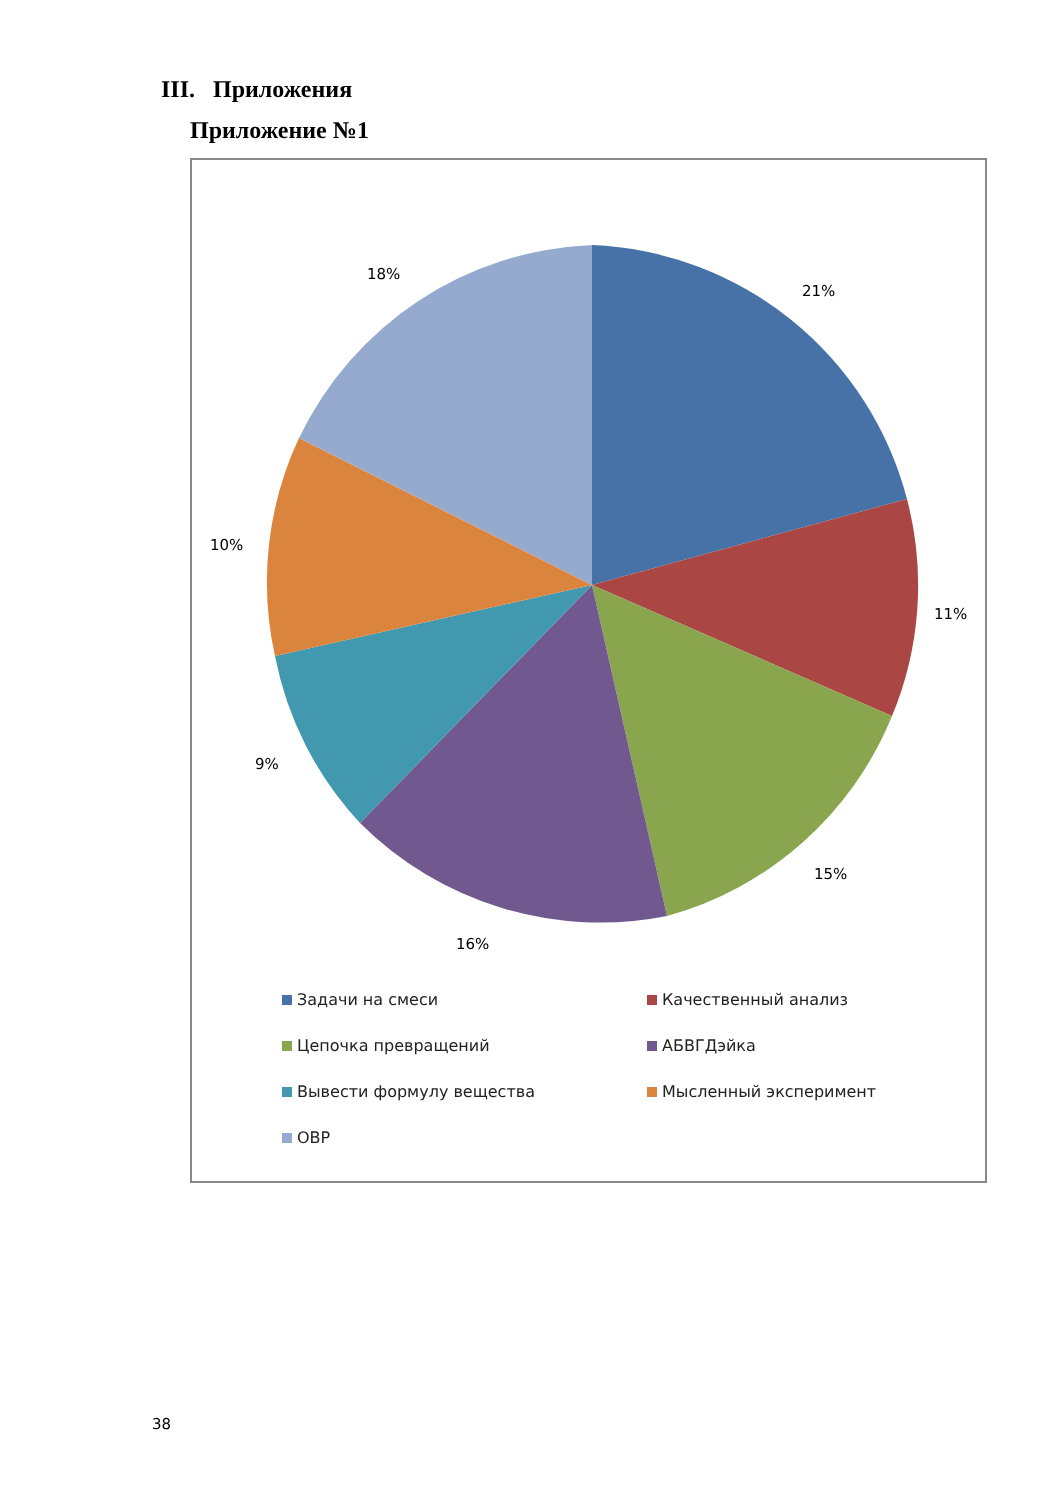III. Приложения
Приложение №1
21%
18%
11%
10%
15%
9%
16%
Задачи на смеси
Качественный анализ
Цепочка превращений
АБВГДэйка
Вывести формулу вещества
Мысленный эксперимент
ОВР
38